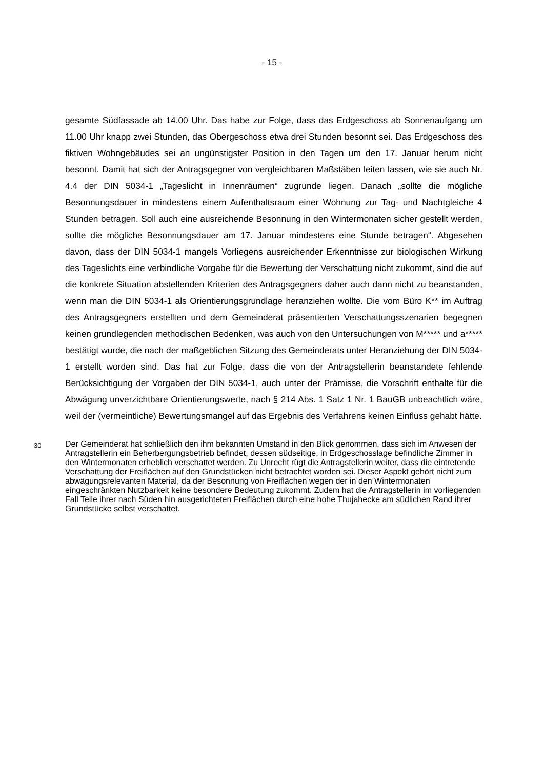- 15 -
gesamte Südfassade ab 14.00 Uhr. Das habe zur Folge, dass das Erdgeschoss ab Sonnenaufgang um 11.00 Uhr knapp zwei Stunden, das Obergeschoss etwa drei Stunden besonnt sei. Das Erdgeschoss des fiktiven Wohngebäudes sei an ungünstigster Position in den Tagen um den 17. Januar herum nicht besonnt. Damit hat sich der Antragsgegner von vergleichbaren Maßstäben leiten lassen, wie sie auch Nr. 4.4 der DIN 5034-1 „Tageslicht in Innenräumen“ zugrunde liegen. Danach „sollte die mögliche Besonnungsdauer in mindestens einem Aufenthaltsraum einer Wohnung zur Tag- und Nachtgleiche 4 Stunden betragen. Soll auch eine ausreichende Besonnung in den Wintermonaten sicher gestellt werden, sollte die mögliche Besonnungsdauer am 17. Januar mindestens eine Stunde betragen“. Abgesehen davon, dass der DIN 5034-1 mangels Vorliegens ausreichender Erkenntnisse zur biologischen Wirkung des Tageslichts eine verbindliche Vorgabe für die Bewertung der Verschattung nicht zukommt, sind die auf die konkrete Situation abstellenden Kriterien des Antragsgegners daher auch dann nicht zu beanstanden, wenn man die DIN 5034-1 als Orientierungsgrundlage heranziehen wollte. Die vom Büro K** im Auftrag des Antragsgegners erstellten und dem Gemeinderat präsentierten Verschattungsszenarien begegnen keinen grundlegenden methodischen Bedenken, was auch von den Untersuchungen von M***** und a***** bestätigt wurde, die nach der maßgeblichen Sitzung des Gemeinderats unter Heranziehung der DIN 5034-1 erstellt worden sind. Das hat zur Folge, dass die von der Antragstellerin beanstandete fehlende Berücksichtigung der Vorgaben der DIN 5034-1, auch unter der Prämisse, die Vorschrift enthalte für die Abwägung unverzichtbare Orientierungswerte, nach § 214 Abs. 1 Satz 1 Nr. 1 BauGB unbeachtlich wäre, weil der (vermeintliche) Bewertungsmangel auf das Ergebnis des Verfahrens keinen Einfluss gehabt hätte.
30
Der Gemeinderat hat schließlich den ihm bekannten Umstand in den Blick genommen, dass sich im Anwesen der Antragstellerin ein Beherbergungsbetrieb befindet, dessen südseitige, in Erdgeschosslage befindliche Zimmer in den Wintermonaten erheblich verschattet werden. Zu Unrecht rügt die Antragstellerin weiter, dass die eintretende Verschattung der Freiflächen auf den Grundstücken nicht betrachtet worden sei. Dieser Aspekt gehört nicht zum abwägungsrelevanten Material, da der Besonnung von Freiflächen wegen der in den Wintermonaten eingeschränkten Nutzbarkeit keine besondere Bedeutung zukommt. Zudem hat die Antragstellerin im vorliegenden Fall Teile ihrer nach Süden hin ausgerichteten Freiflächen durch eine hohe Thujahecke am südlichen Rand ihrer Grundstücke selbst verschattet.